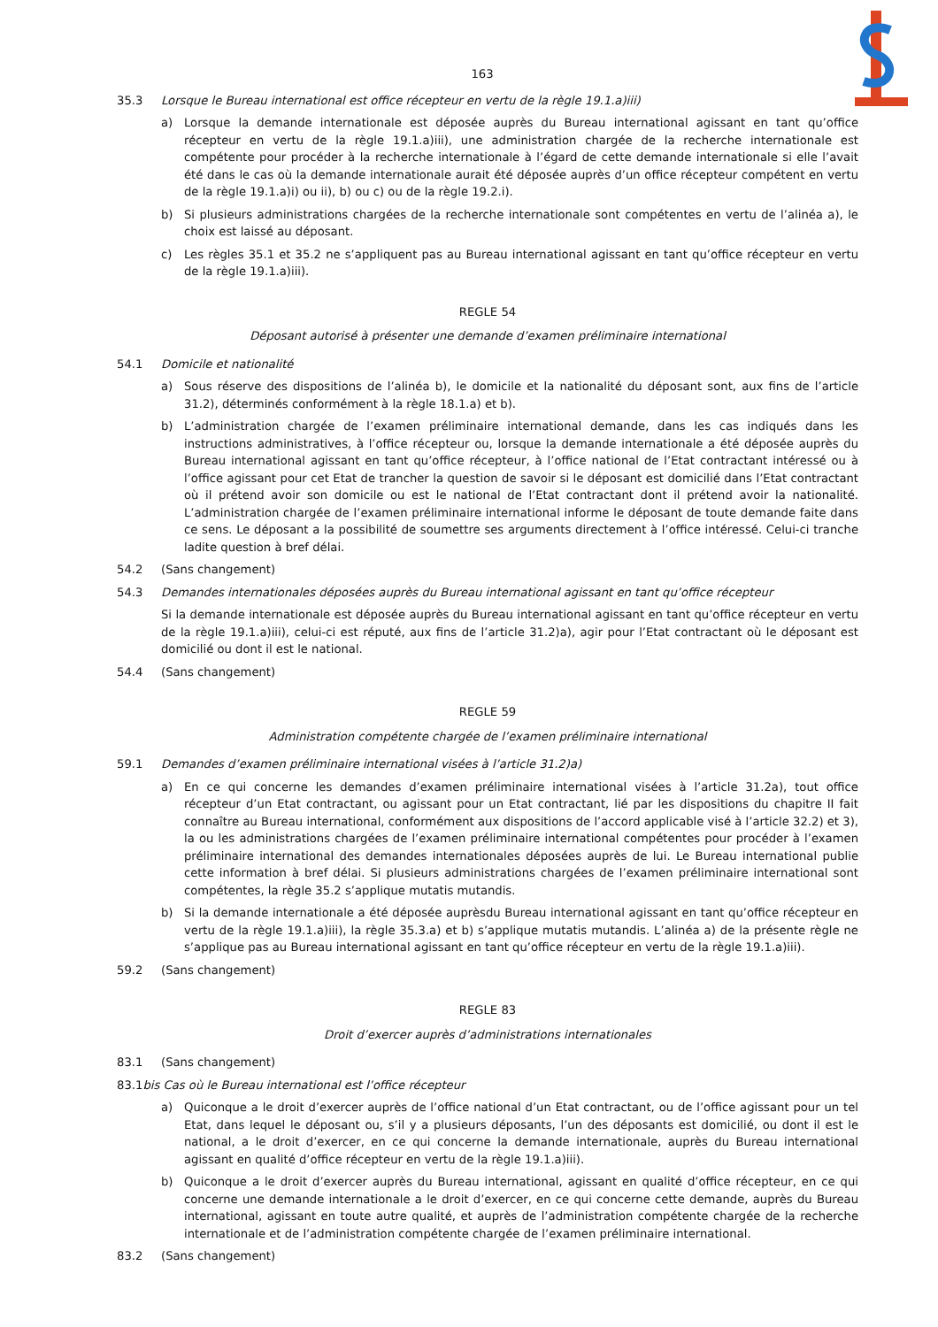163
35.3 Lorsque le Bureau international est office récepteur en vertu de la règle 19.1.a)iii)
a) Lorsque la demande internationale est déposée auprès du Bureau international agissant en tant qu’office récepteur en vertu de la règle 19.1.a)iii), une administration chargée de la recherche internationale est compétente pour procéder à la recherche internationale à l’égard de cette demande internationale si elle l’avait été dans le cas où la demande internationale aurait été déposée auprès d’un office récepteur compétent en vertu de la règle 19.1.a)i) ou ii), b) ou c) ou de la règle 19.2.i).
b) Si plusieurs administrations chargées de la recherche internationale sont compétentes en vertu de l’alinéa a), le choix est laissé au déposant.
c) Les règles 35.1 et 35.2 ne s’appliquent pas au Bureau international agissant en tant qu’office récepteur en vertu de la règle 19.1.a)iii).
REGLE 54
Déposant autorisé à présenter une demande d’examen préliminaire international
54.1 Domicile et nationalité
a) Sous réserve des dispositions de l’alinéa b), le domicile et la nationalité du déposant sont, aux fins de l’article 31.2), déterminés conformément à la règle 18.1.a) et b).
b) L’administration chargée de l’examen préliminaire international demande, dans les cas indiqués dans les instructions administratives, à l’office récepteur ou, lorsque la demande internationale a été déposée auprès du Bureau international agissant en tant qu’office récepteur, à l’office national de l’Etat contractant intéressé ou à l’office agissant pour cet Etat de trancher la question de savoir si le déposant est domicilié dans l’Etat contractant où il prétend avoir son domicile ou est le national de l’Etat contractant dont il prétend avoir la nationalité. L’administration chargée de l’examen préliminaire international informe le déposant de toute demande faite dans ce sens. Le déposant a la possibilité de soumettre ses arguments directement à l’office intéressé. Celui-ci tranche ladite question à bref délai.
54.2 (Sans changement)
54.3 Demandes internationales déposées auprès du Bureau international agissant en tant qu’office récepteur
Si la demande internationale est déposée auprès du Bureau international agissant en tant qu’office récepteur en vertu de la règle 19.1.a)iii), celui-ci est réputé, aux fins de l’article 31.2)a), agir pour l’Etat contractant où le déposant est domicilié ou dont il est le national.
54.4 (Sans changement)
REGLE 59
Administration compétente chargée de l’examen préliminaire international
59.1 Demandes d’examen préliminaire international visées à l’article 31.2)a)
a) En ce qui concerne les demandes d’examen préliminaire international visées à l’article 31.2a), tout office récepteur d’un Etat contractant, ou agissant pour un Etat contractant, lié par les dispositions du chapitre II fait connaître au Bureau international, conformément aux dispositions de l’accord applicable visé à l’article 32.2) et 3), la ou les administrations chargées de l’examen préliminaire international compétentes pour procéder à l’examen préliminaire international des demandes internationales déposées auprès de lui. Le Bureau international publie cette information à bref délai. Si plusieurs administrations chargées de l’examen préliminaire international sont compétentes, la règle 35.2 s’applique mutatis mutandis.
b) Si la demande internationale a été déposée auprèsdu Bureau international agissant en tant qu’office récepteur en vertu de la règle 19.1.a)iii), la règle 35.3.a) et b) s’applique mutatis mutandis. L’alinéa a) de la présente règle ne s’applique pas au Bureau international agissant en tant qu’office récepteur en vertu de la règle 19.1.a)iii).
59.2 (Sans changement)
REGLE 83
Droit d’exercer auprès d’administrations internationales
83.1 (Sans changement)
83.1 bis Cas où le Bureau international est l’office récepteur
a) Quiconque a le droit d’exercer auprès de l’office national d’un Etat contractant, ou de l’office agissant pour un tel Etat, dans lequel le déposant ou, s’il y a plusieurs déposants, l’un des déposants est domicilié, ou dont il est le national, a le droit d’exercer, en ce qui concerne la demande internationale, auprès du Bureau international agissant en qualité d’office récepteur en vertu de la règle 19.1.a)iii).
b) Quiconque a le droit d’exercer auprès du Bureau international, agissant en qualité d’office récepteur, en ce qui concerne une demande internationale a le droit d’exercer, en ce qui concerne cette demande, auprès du Bureau international, agissant en toute autre qualité, et auprès de l’administration compétente chargée de la recherche internationale et de l’administration compétente chargée de l’examen préliminaire international.
83.2 (Sans changement)